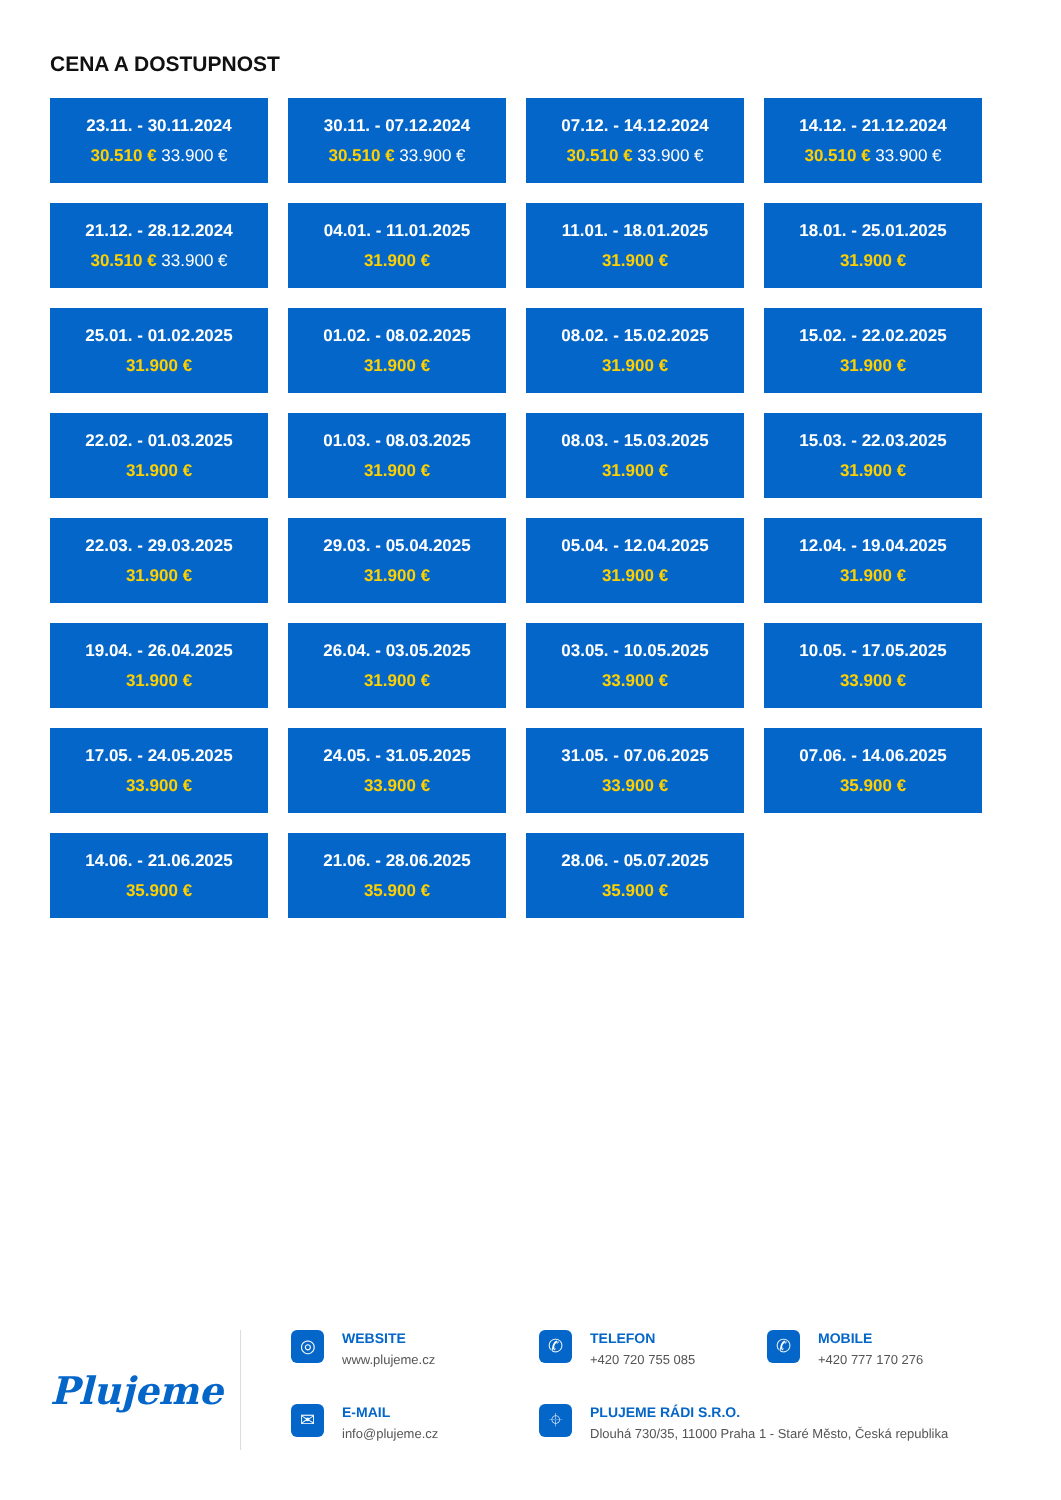CENA A DOSTUPNOST
23.11. - 30.11.2024
30.510 € 33.900 €
30.11. - 07.12.2024
30.510 € 33.900 €
07.12. - 14.12.2024
30.510 € 33.900 €
14.12. - 21.12.2024
30.510 € 33.900 €
21.12. - 28.12.2024
30.510 € 33.900 €
04.01. - 11.01.2025
31.900 €
11.01. - 18.01.2025
31.900 €
18.01. - 25.01.2025
31.900 €
25.01. - 01.02.2025
31.900 €
01.02. - 08.02.2025
31.900 €
08.02. - 15.02.2025
31.900 €
15.02. - 22.02.2025
31.900 €
22.02. - 01.03.2025
31.900 €
01.03. - 08.03.2025
31.900 €
08.03. - 15.03.2025
31.900 €
15.03. - 22.03.2025
31.900 €
22.03. - 29.03.2025
31.900 €
29.03. - 05.04.2025
31.900 €
05.04. - 12.04.2025
31.900 €
12.04. - 19.04.2025
31.900 €
19.04. - 26.04.2025
31.900 €
26.04. - 03.05.2025
31.900 €
03.05. - 10.05.2025
33.900 €
10.05. - 17.05.2025
33.900 €
17.05. - 24.05.2025
33.900 €
24.05. - 31.05.2025
33.900 €
31.05. - 07.06.2025
33.900 €
07.06. - 14.06.2025
35.900 €
14.06. - 21.06.2025
35.900 €
21.06. - 28.06.2025
35.900 €
28.06. - 05.07.2025
35.900 €
Plujeme
◎
WEBSITE
www.plujeme.cz
✆
TELEFON
+420 720 755 085
✆
MOBILE
+420 777 170 276
✉
E-MAIL
info@plujeme.cz
⌖
PLUJEME RÁDI S.R.O.
Dlouhá 730/35, 11000 Praha 1 - Staré Město, Česká republika